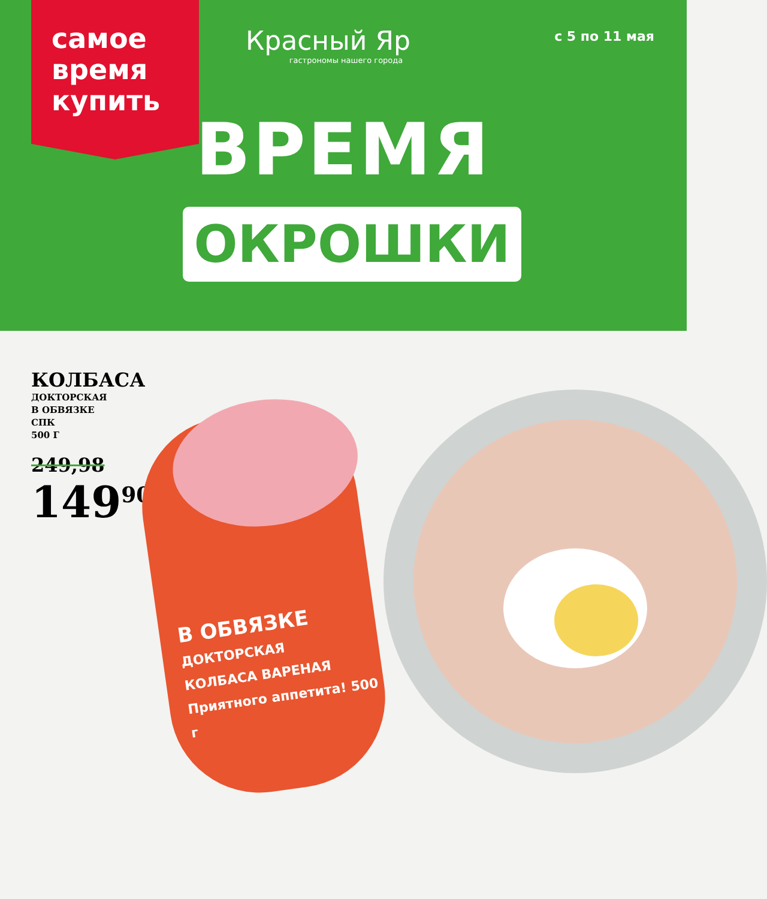самое
время
купить
Красный Яр
гастрономы нашего города
с 5 по 11 мая
ВРЕМЯ
ОКРОШКИ
КОЛБАСА
ДОКТОРСКАЯ
В ОБВЯЗКЕ
СПК
500 Г
249,98
149<sup>90</sup>
В ОБВЯЗКЕ
ДОКТОРСКАЯ
КОЛБАСА ВАРЕНАЯ
Приятного аппетита! 500 г